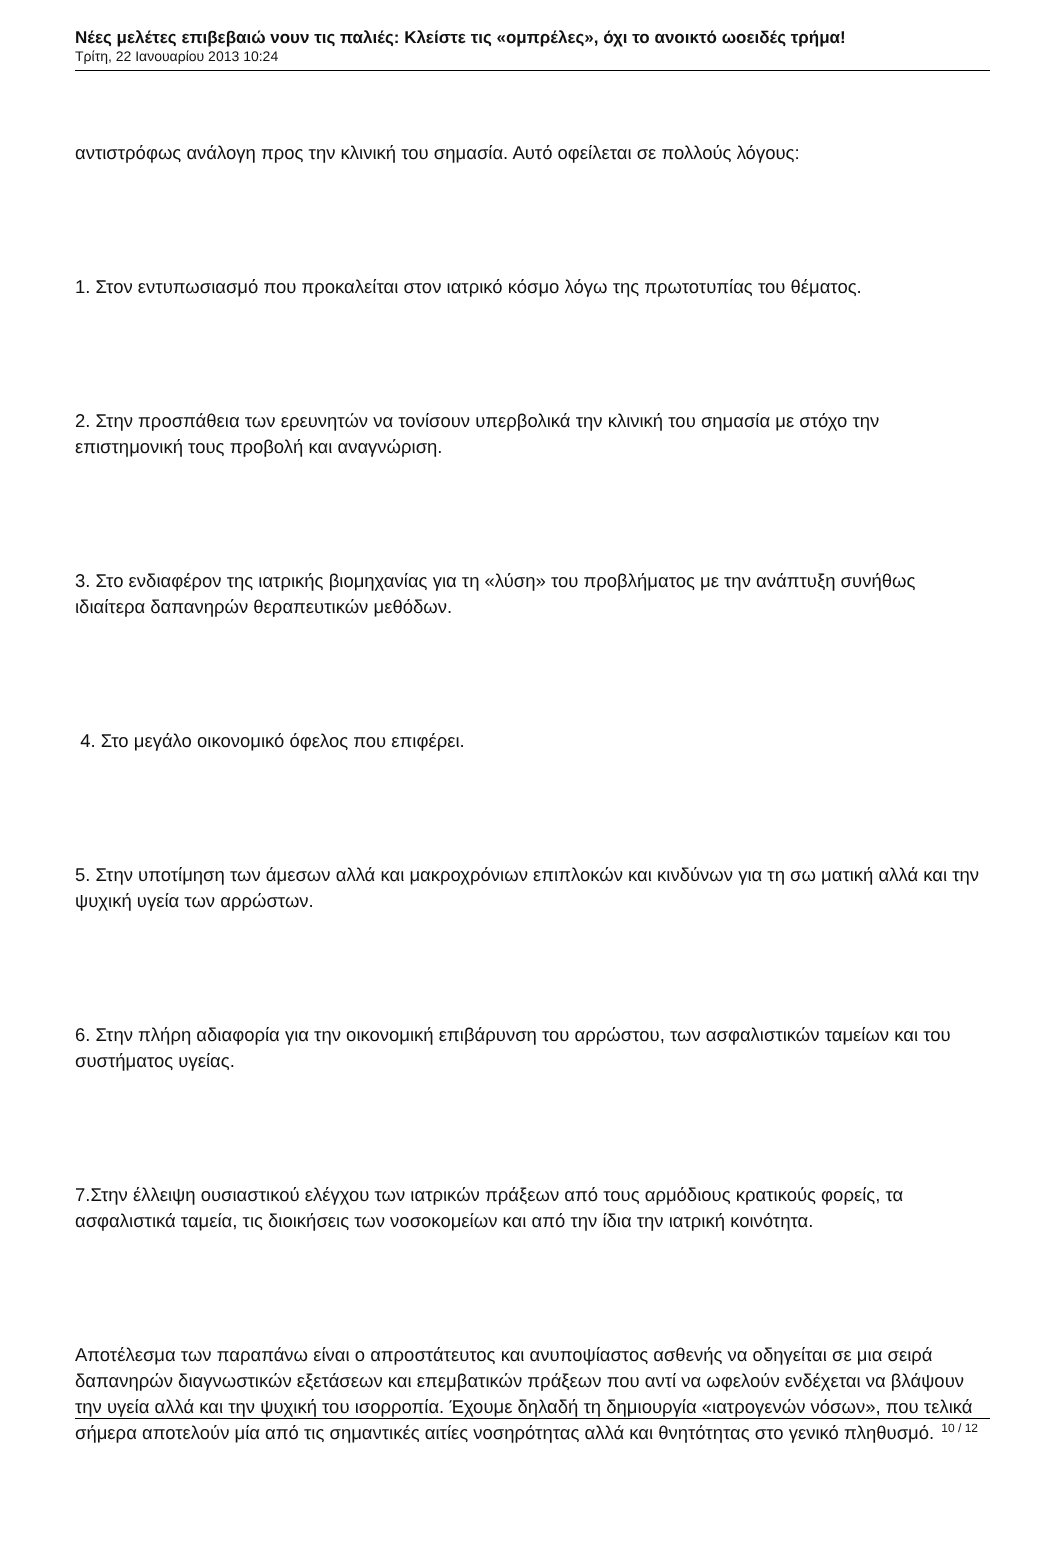Νέες μελέτες επιβεβαιώ νουν τις παλιές: Κλείστε τις «ομπρέλες», όχι το ανοικτό ωοειδές τρήμα!
Τρίτη, 22 Ιανουαρίου 2013 10:24
αντιστρόφως ανάλογη προς την κλινική του σημασία. Αυτό οφείλεται σε πολλούς λόγους:
1. Στον εντυπωσιασμό που προκαλείται στον ιατρικό κόσμο λόγω της πρωτοτυπίας του θέματος.
2. Στην προσπάθεια των ερευνητών να τονίσουν υπερβολικά την κλινική του σημασία με στόχο την επιστημονική τους προβολή και αναγνώριση.
3. Στο ενδιαφέρον της ιατρικής βιομηχανίας για τη «λύση» του προβλήματος με την ανάπτυξη συνήθως ιδιαίτερα δαπανηρών θεραπευτικών μεθόδων.
4. Στο μεγάλο οικονομικό όφελος που επιφέρει.
5. Στην υποτίμηση των άμεσων αλλά και μακροχρόνιων επιπλοκών και κινδύνων για τη σω ματική αλλά και την ψυχική υγεία των αρρώστων.
6. Στην πλήρη αδιαφορία για την οικονομική επιβάρυνση του αρρώστου, των ασφαλιστικών ταμείων και του συστήματος υγείας.
7.Στην έλλειψη ουσιαστικού ελέγχου των ιατρικών πράξεων από τους αρμόδιους κρατικούς φορείς, τα ασφαλιστικά ταμεία, τις διοικήσεις των νοσοκομείων και από την ίδια την ιατρική κοινότητα.
Αποτέλεσμα των παραπάνω είναι ο απροστάτευτος και ανυποψίαστος ασθενής να οδηγείται σε μια σειρά δαπανηρών διαγνωστικών εξετάσεων και επεμβατικών πράξεων που αντί να ωφελούν ενδέχεται να βλάψουν την υγεία αλλά και την ψυχική του ισορροπία. Έχουμε δηλαδή τη δημιουργία «ιατρογενών νόσων», που τελικά σήμερα αποτελούν μία από τις σημαντικές αιτίες νοσηρότητας αλλά και θνητότητας στο γενικό πληθυσμό.
10 / 12